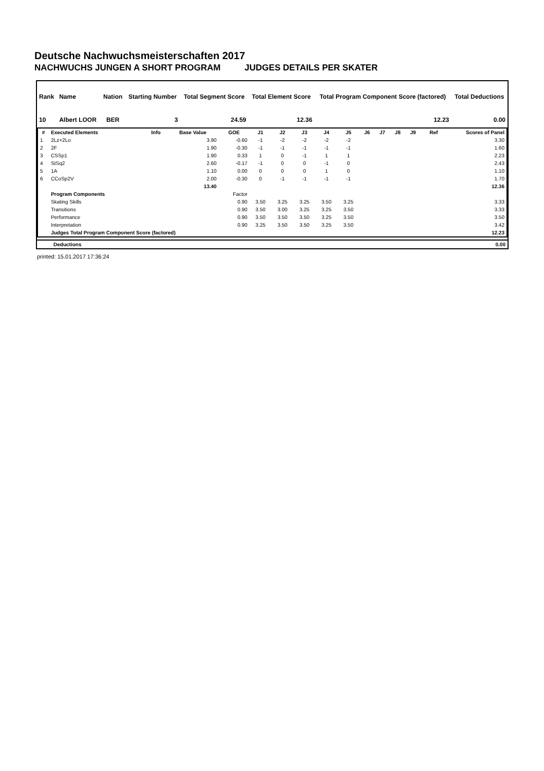Deutsche Nachwuchsmeisterschaften 2017
NACHWUCHS JUNGEN A SHORT PROGRAM JUDGES DETAILS PER SKATER
| Rank | Name | Nation | Starting Number | Total Segment Score | Total Element Score | Total Program Component Score (factored) | Total Deductions |
| --- | --- | --- | --- | --- | --- | --- | --- |
| 10 | Albert LOOR | BER | 3 | 24.59 | 12.36 | 12.23 | 0.00 |
| # | Executed Elements | Info | Base Value | GOE | J1 | J2 | J3 | J4 | J5 | J6 | J7 | J8 | J9 | Ref | Scores of Panel |
| --- | --- | --- | --- | --- | --- | --- | --- | --- | --- | --- | --- | --- | --- | --- | --- |
| 1 | 2Lz+2Lo | | 3.90 | -0.60 | -1 | -2 | -2 | -2 | -2 | | | | | | 3.30 |
| 2 | 2F | | 1.90 | -0.30 | -1 | -1 | -1 | -1 | -1 | | | | | | 1.60 |
| 3 | CSSp1 | | 1.90 | 0.33 | 1 | 0 | -1 | 1 | 1 | | | | | | 2.23 |
| 4 | StSq2 | | 2.60 | -0.17 | -1 | 0 | 0 | -1 | 0 | | | | | | 2.43 |
| 5 | 1A | | 1.10 | 0.00 | 0 | 0 | 0 | 1 | 0 | | | | | | 1.10 |
| 6 | CCoSp2V | | 2.00 | -0.30 | 0 | -1 | -1 | -1 | -1 | | | | | | 1.70 |
| | | | 13.40 | | | | | | | | | | | | 12.36 |
| | Program Components | | | Factor | | | | | | | | | | | |
| | Skating Skills | | | 0.90 | 3.50 | 3.25 | 3.25 | 3.50 | 3.25 | | | | | | 3.33 |
| | Transitions | | | 0.90 | 3.50 | 3.00 | 3.25 | 3.25 | 3.50 | | | | | | 3.33 |
| | Performance | | | 0.90 | 3.50 | 3.50 | 3.50 | 3.25 | 3.50 | | | | | | 3.50 |
| | Interpretation | | | 0.90 | 3.25 | 3.50 | 3.50 | 3.25 | 3.50 | | | | | | 3.42 |
| | Judges Total Program Component Score (factored) | | | | | | | | | | | | | | 12.23 |
| | Deductions | 0.00 |
printed: 15.01.2017 17:36:24